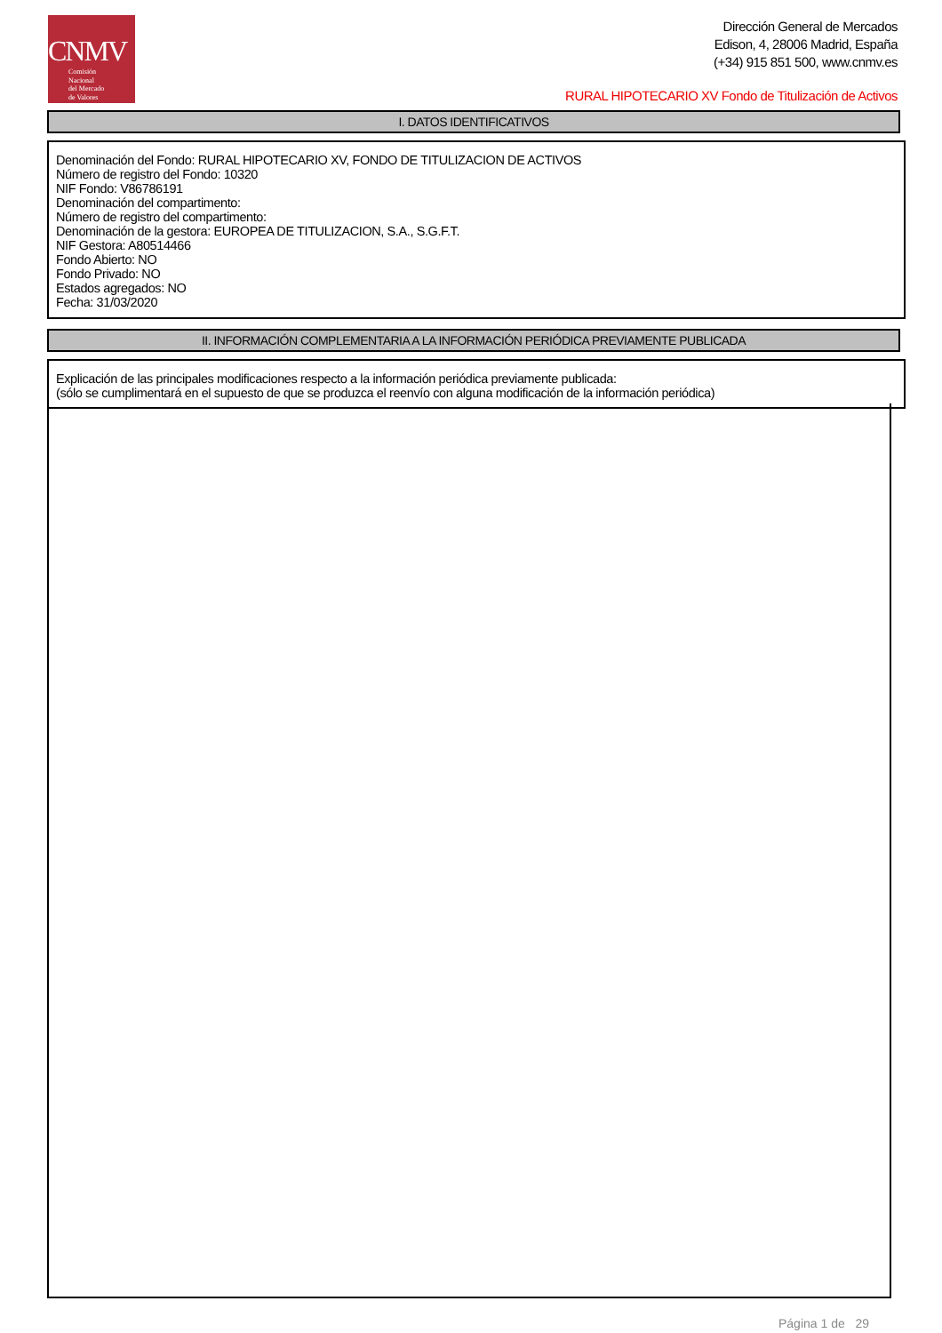CNMV
Comisión
Nacional
del Mercado
de Valores
Dirección General de Mercados
Edison, 4, 28006 Madrid, España
(+34) 915 851 500, www.cnmv.es
RURAL HIPOTECARIO XV Fondo de Titulización de Activos
I. DATOS IDENTIFICATIVOS
Denominación del Fondo: RURAL HIPOTECARIO XV, FONDO DE TITULIZACION DE ACTIVOS
Número de registro del Fondo: 10320
NIF Fondo: V86786191
Denominación del compartimento:
Número de registro del compartimento:
Denominación de la gestora: EUROPEA DE TITULIZACION, S.A., S.G.F.T.
NIF Gestora: A80514466
Fondo Abierto: NO
Fondo Privado: NO
Estados agregados: NO
Fecha: 31/03/2020
II. INFORMACIÓN COMPLEMENTARIA A LA INFORMACIÓN PERIÓDICA PREVIAMENTE PUBLICADA
Explicación de las principales modificaciones respecto a la información periódica previamente publicada:
(sólo se cumplimentará en el supuesto de que se produzca el reenvío con alguna modificación de la información periódica)
Página 1 de 29